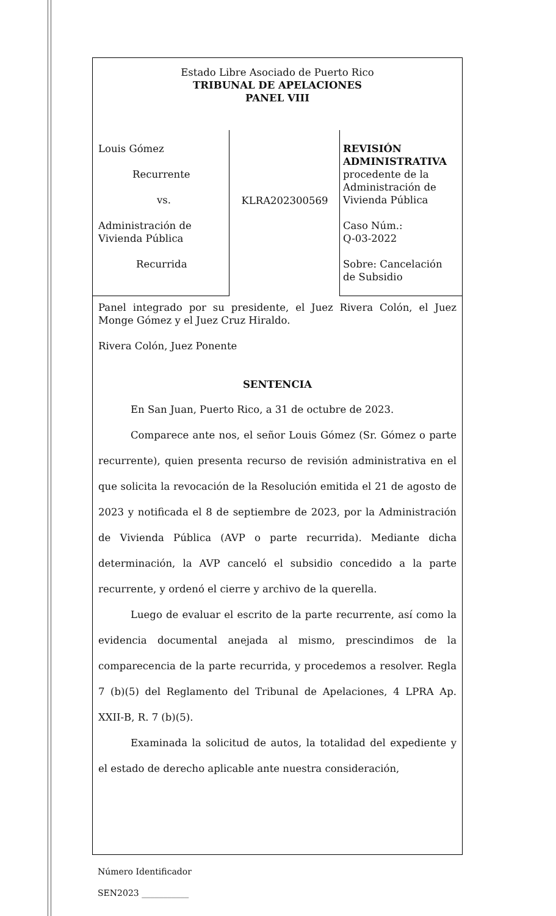Estado Libre Asociado de Puerto Rico
TRIBUNAL DE APELACIONES
PANEL VIII
| Louis Gómez Recurrente vs. Administración de Vivienda Pública Recurrida | KLRA202300569 | REVISIÓN ADMINISTRATIVA procedente de la Administración de Vivienda Pública Caso Núm.: Q-03-2022 Sobre: Cancelación de Subsidio |
Panel integrado por su presidente, el Juez Rivera Colón, el Juez Monge Gómez y el Juez Cruz Hiraldo.
Rivera Colón, Juez Ponente
SENTENCIA
En San Juan, Puerto Rico, a 31 de octubre de 2023.
Comparece ante nos, el señor Louis Gómez (Sr. Gómez o parte recurrente), quien presenta recurso de revisión administrativa en el que solicita la revocación de la Resolución emitida el 21 de agosto de 2023 y notificada el 8 de septiembre de 2023, por la Administración de Vivienda Pública (AVP o parte recurrida). Mediante dicha determinación, la AVP canceló el subsidio concedido a la parte recurrente, y ordenó el cierre y archivo de la querella.
Luego de evaluar el escrito de la parte recurrente, así como la evidencia documental anejada al mismo, prescindimos de la comparecencia de la parte recurrida, y procedemos a resolver. Regla 7 (b)(5) del Reglamento del Tribunal de Apelaciones, 4 LPRA Ap. XXII-B, R. 7 (b)(5).
Examinada la solicitud de autos, la totalidad del expediente y el estado de derecho aplicable ante nuestra consideración,
Número Identificador
SEN2023 ___________